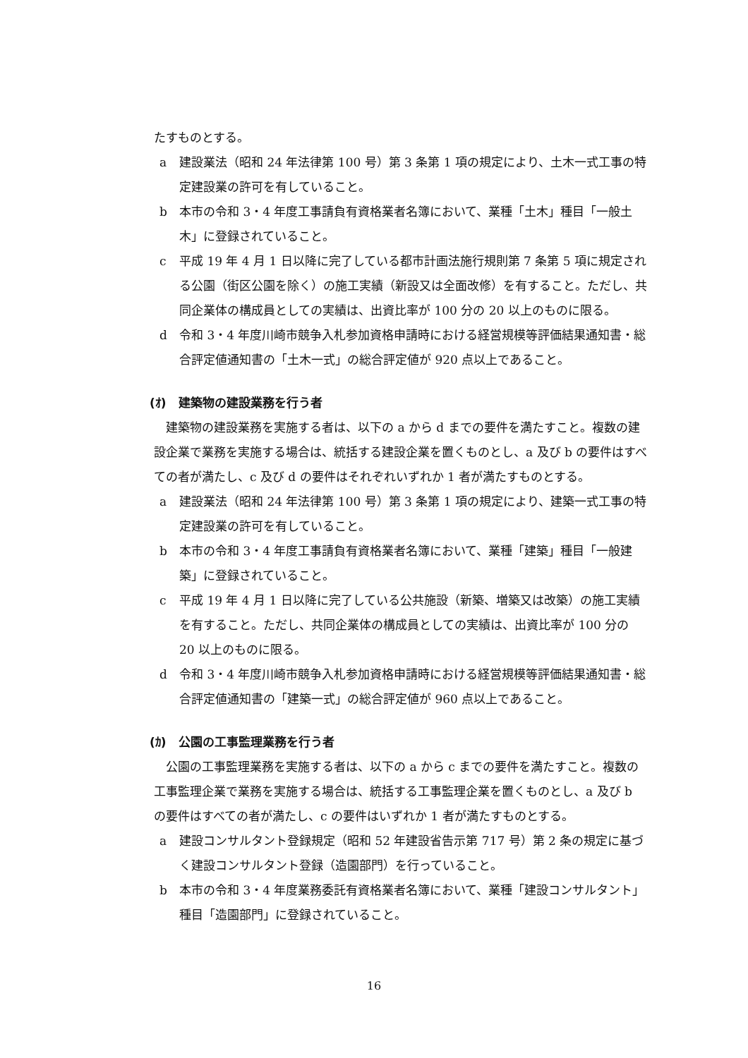たすものとする。
a 建設業法（昭和 24 年法律第 100 号）第 3 条第 1 項の規定により、土木一式工事の特定建設業の許可を有していること。
b 本市の令和 3・4 年度工事請負有資格業者名簿において、業種「土木」種目「一般土木」に登録されていること。
c 平成 19 年 4 月 1 日以降に完了している都市計画法施行規則第 7 条第 5 項に規定される公園（街区公園を除く）の施工実績（新設又は全面改修）を有すること。ただし、共同企業体の構成員としての実績は、出資比率が 100 分の 20 以上のものに限る。
d 令和 3・4 年度川崎市競争入札参加資格申請時における経営規模等評価結果通知書・総合評定値通知書の「土木一式」の総合評定値が 920 点以上であること。
(ｵ)　建築物の建設業務を行う者
建築物の建設業務を実施する者は、以下の a から d までの要件を満たすこと。複数の建設企業で業務を実施する場合は、統括する建設企業を置くものとし、a 及び b の要件はすべての者が満たし、c 及び d の要件はそれぞれいずれか 1 者が満たすものとする。
a 建設業法（昭和 24 年法律第 100 号）第 3 条第 1 項の規定により、建築一式工事の特定建設業の許可を有していること。
b 本市の令和 3・4 年度工事請負有資格業者名簿において、業種「建築」種目「一般建築」に登録されていること。
c 平成 19 年 4 月 1 日以降に完了している公共施設（新築、増築又は改築）の施工実績を有すること。ただし、共同企業体の構成員としての実績は、出資比率が 100 分の 20 以上のものに限る。
d 令和 3・4 年度川崎市競争入札参加資格申請時における経営規模等評価結果通知書・総合評定値通知書の「建築一式」の総合評定値が 960 点以上であること。
(ｶ)　公園の工事監理業務を行う者
公園の工事監理業務を実施する者は、以下の a から c までの要件を満たすこと。複数の工事監理企業で業務を実施する場合は、統括する工事監理企業を置くものとし、a 及び b の要件はすべての者が満たし、c の要件はいずれか 1 者が満たすものとする。
a 建設コンサルタント登録規定（昭和 52 年建設省告示第 717 号）第 2 条の規定に基づく建設コンサルタント登録（造園部門）を行っていること。
b 本市の令和 3・4 年度業務委託有資格業者名簿において、業種「建設コンサルタント」種目「造園部門」に登録されていること。
16